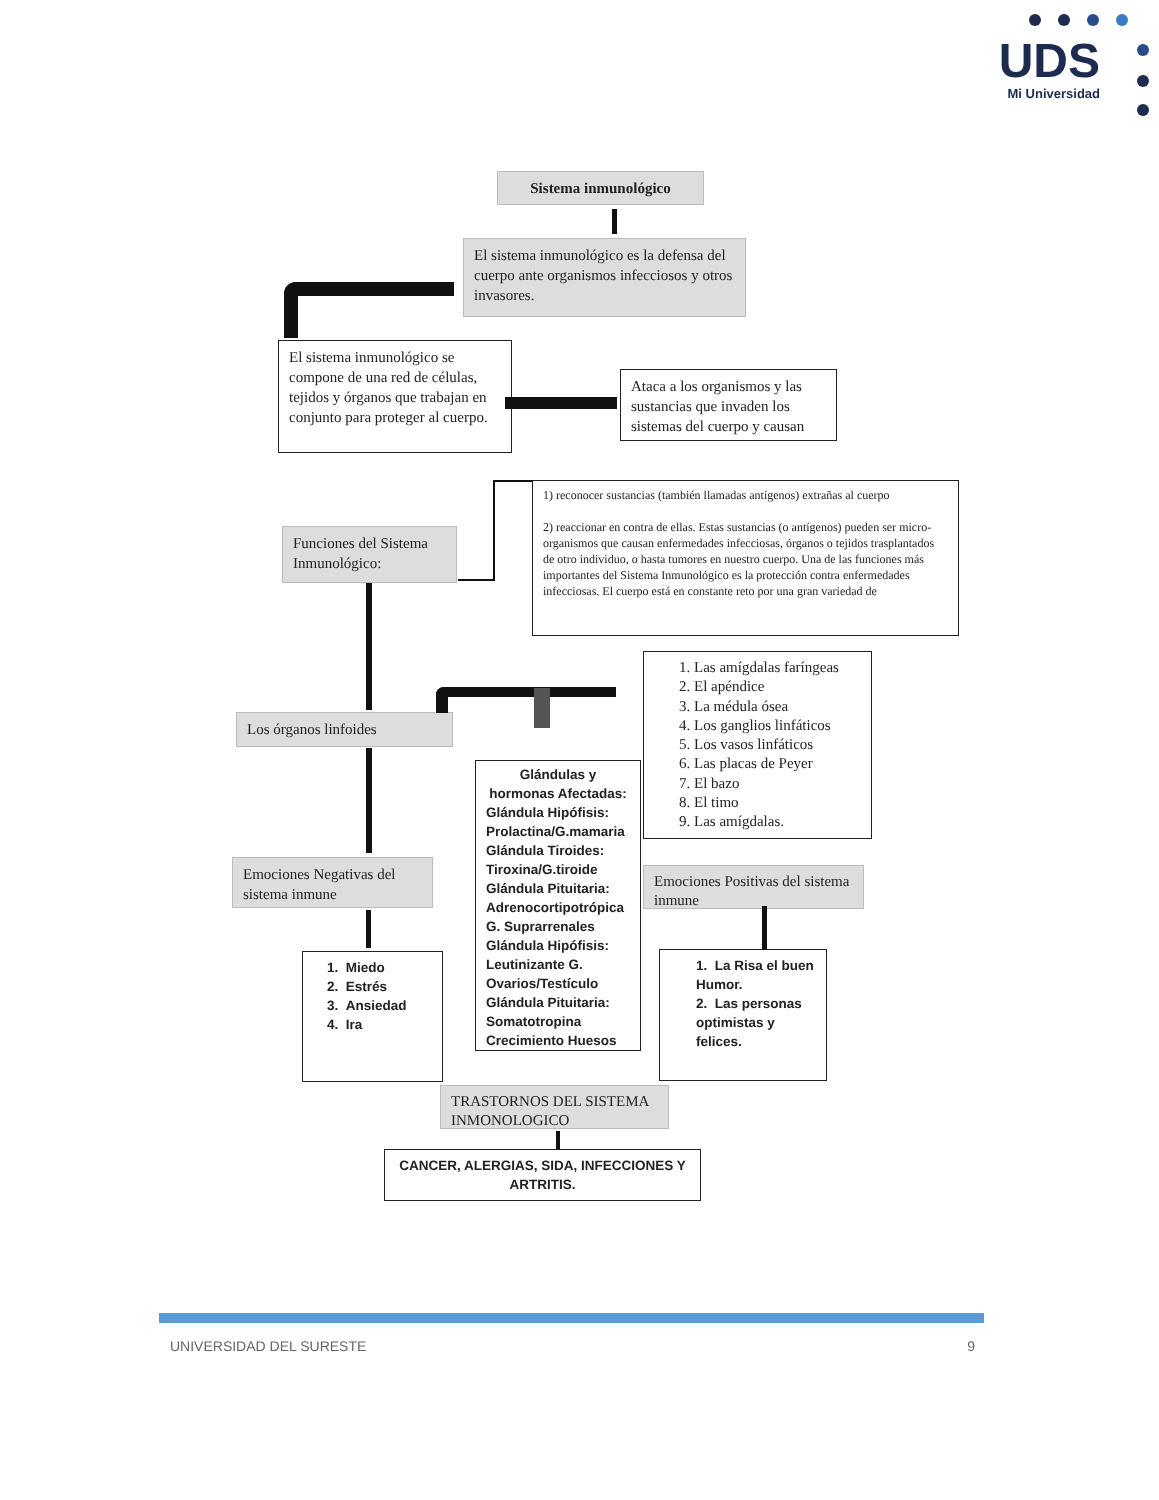UDS
Mi Universidad
Sistema inmunológico
El sistema inmunológico es la defensa del cuerpo ante organismos infecciosos y otros invasores.
El sistema inmunológico se compone de una red de células, tejidos y órganos que trabajan en conjunto para proteger al cuerpo.
Ataca a los organismos y las sustancias que invaden los sistemas del cuerpo y causan
Funciones del Sistema Inmunológico:
1) reconocer sustancias (también llamadas antígenos) extrañas al cuerpo
2) reaccionar en contra de ellas. Estas sustancias (o antígenos) pueden ser micro-organismos que causan enfermedades infecciosas, órganos o tejidos trasplantados de otro individuo, o hasta tumores en nuestro cuerpo. Una de las funciones más importantes del Sistema Inmunológico es la protección contra enfermedades infecciosas. El cuerpo está en constante reto por una gran variedad de
Los órganos linfoides
Emociones Negativas del sistema inmune
1. Miedo
2. Estrés
3. Ansiedad
4. Ira
Glándulas y hormonas Afectadas:
Glándula Hipófisis: Prolactina/G.mamaria Glándula Tiroides: Tiroxina/G.tiroide Glándula Pituitaria: Adrenocortipotrópica G. Suprarrenales Glándula Hipófisis: Leutinizante G. Ovarios/Testículo Glándula Pituitaria: Somatotropina Crecimiento Huesos
1. Las amígdalas faríngeas
2. El apéndice
3. La médula ósea
4. Los ganglios linfáticos
5. Los vasos linfáticos
6. Las placas de Peyer
7. El bazo
8. El timo
9. Las amígdalas.
Emociones Positivas del sistema inmune
1. La Risa el buen Humor.
2. Las personas optimistas y felices.
TRASTORNOS DEL SISTEMA INMONOLOGICO
CANCER, ALERGIAS, SIDA, INFECCIONES Y ARTRITIS.
UNIVERSIDAD DEL SURESTE 9